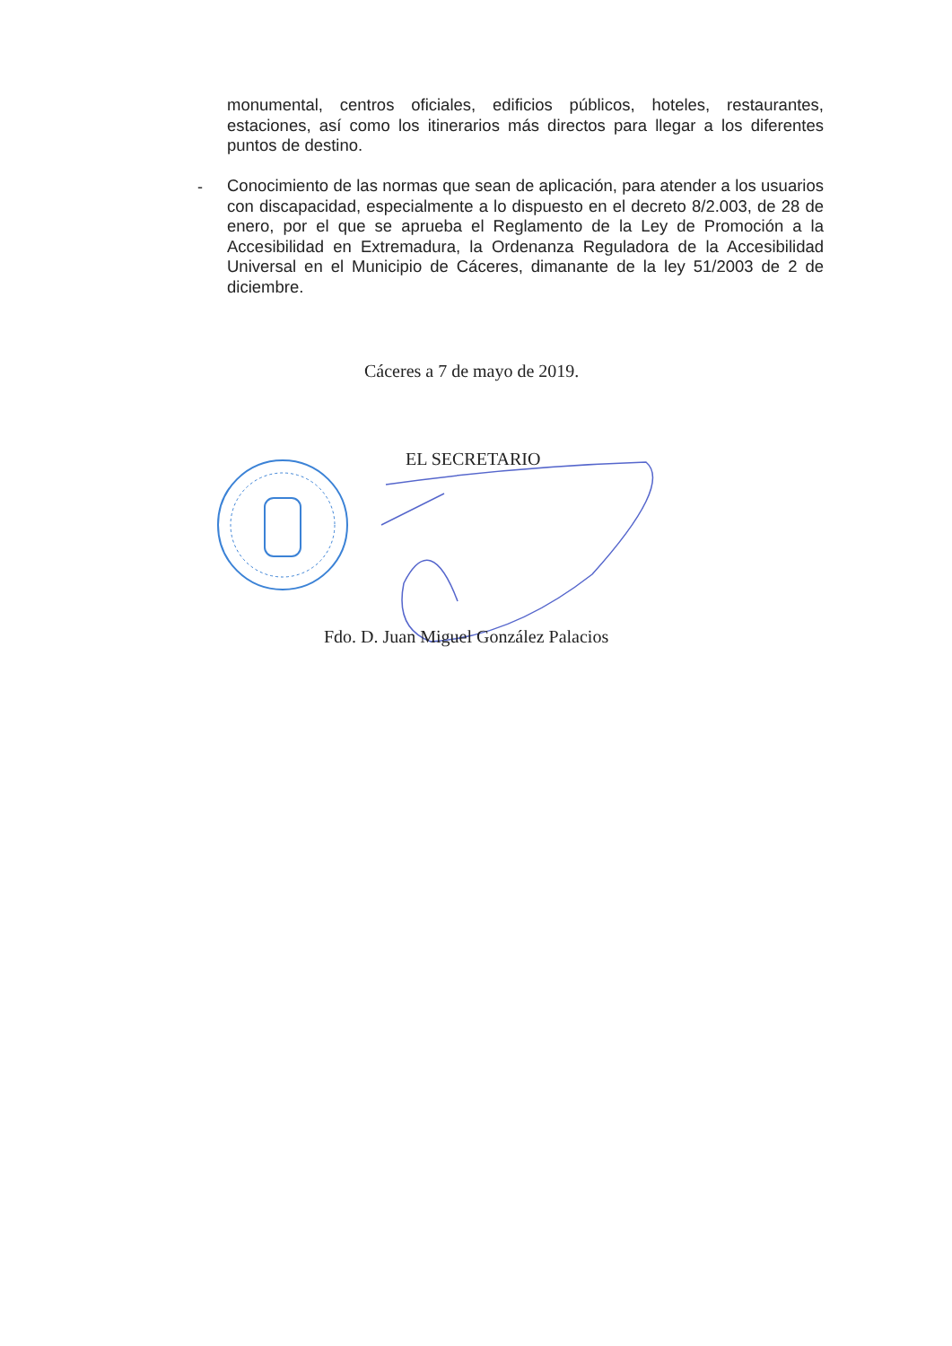monumental, centros oficiales, edificios públicos, hoteles, restaurantes, estaciones, así como los itinerarios más directos para llegar a los diferentes puntos de destino.
-
Conocimiento de las normas que sean de aplicación, para atender a los usuarios con discapacidad, especialmente a lo dispuesto en el decreto 8/2.003, de 28 de enero, por el que se aprueba el Reglamento de la Ley de Promoción a la Accesibilidad en Extremadura, la Ordenanza Reguladora de la Accesibilidad Universal en el Municipio de Cáceres, dimanante de la ley 51/2003 de 2 de diciembre.
Cáceres a 7 de mayo de 2019.
EL SECRETARIO
Fdo. D. Juan Miguel González Palacios